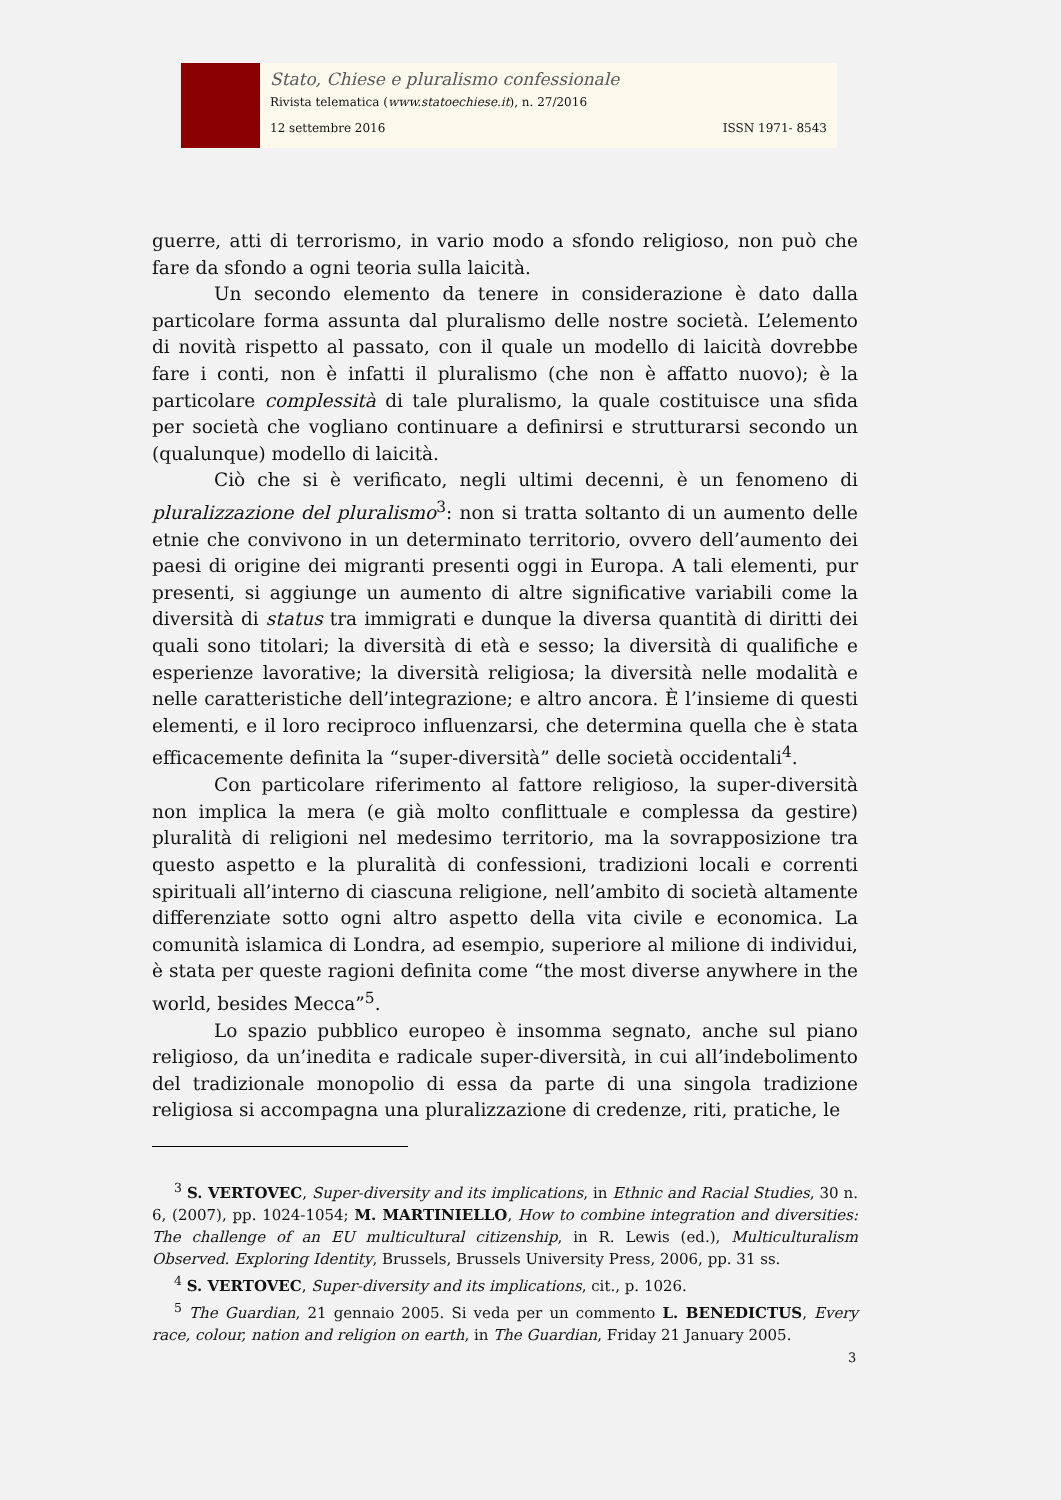Stato, Chiese e pluralismo confessionale
Rivista telematica (www.statoechiese.it), n. 27/2016
12 settembre 2016 ISSN 1971- 8543
guerre, atti di terrorismo, in vario modo a sfondo religioso, non può che fare da sfondo a ogni teoria sulla laicità.
Un secondo elemento da tenere in considerazione è dato dalla particolare forma assunta dal pluralismo delle nostre società. L’elemento di novità rispetto al passato, con il quale un modello di laicità dovrebbe fare i conti, non è infatti il pluralismo (che non è affatto nuovo); è la particolare complessità di tale pluralismo, la quale costituisce una sfida per società che vogliano continuare a definirsi e strutturarsi secondo un (qualunque) modello di laicità.
Ciò che si è verificato, negli ultimi decenni, è un fenomeno di pluralizzazione del pluralismo<sup>3</sup>: non si tratta soltanto di un aumento delle etnie che convivono in un determinato territorio, ovvero dell’aumento dei paesi di origine dei migranti presenti oggi in Europa. A tali elementi, pur presenti, si aggiunge un aumento di altre significative variabili come la diversità di status tra immigrati e dunque la diversa quantità di diritti dei quali sono titolari; la diversità di età e sesso; la diversità di qualifiche e esperienze lavorative; la diversità religiosa; la diversità nelle modalità e nelle caratteristiche dell’integrazione; e altro ancora. È l’insieme di questi elementi, e il loro reciproco influenzarsi, che determina quella che è stata efficacemente definita la “super-diversità” delle società occidentali<sup>4</sup>.
Con particolare riferimento al fattore religioso, la super-diversità non implica la mera (e già molto conflittuale e complessa da gestire) pluralità di religioni nel medesimo territorio, ma la sovrapposizione tra questo aspetto e la pluralità di confessioni, tradizioni locali e correnti spirituali all’interno di ciascuna religione, nell’ambito di società altamente differenziate sotto ogni altro aspetto della vita civile e economica. La comunità islamica di Londra, ad esempio, superiore al milione di individui, è stata per queste ragioni definita come “the most diverse anywhere in the world, besides Mecca”<sup>5</sup>.
Lo spazio pubblico europeo è insomma segnato, anche sul piano religioso, da un’inedita e radicale super-diversità, in cui all’indebolimento del tradizionale monopolio di essa da parte di una singola tradizione religiosa si accompagna una pluralizzazione di credenze, riti, pratiche, le
<sup>3</sup> S. VERTOVEC, Super-diversity and its implications, in Ethnic and Racial Studies, 30 n. 6, (2007), pp. 1024-1054; M. MARTINIELLO, How to combine integration and diversities: The challenge of an EU multicultural citizenship, in R. Lewis (ed.), Multiculturalism Observed. Exploring Identity, Brussels, Brussels University Press, 2006, pp. 31 ss.
<sup>4</sup> S. VERTOVEC, Super-diversity and its implications, cit., p. 1026.
<sup>5</sup> The Guardian, 21 gennaio 2005. Si veda per un commento L. BENEDICTUS, Every race, colour, nation and religion on earth, in The Guardian, Friday 21 January 2005.
3